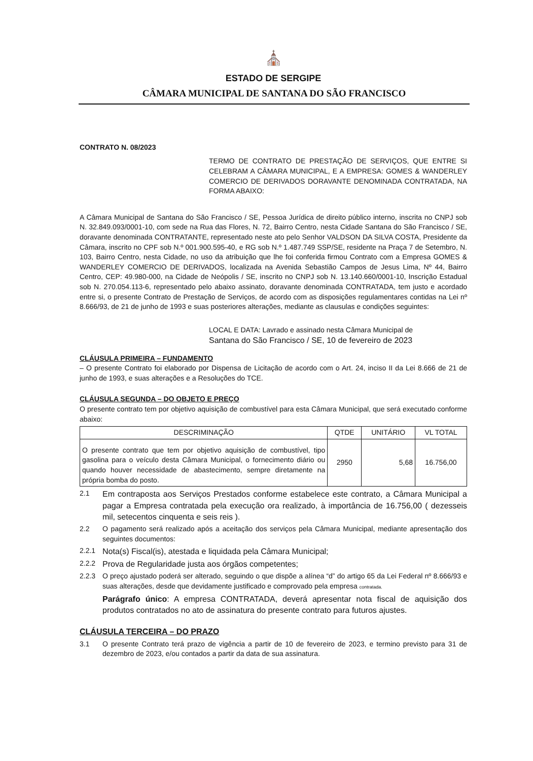⛪
ESTADO DE SERGIPE
CÂMARA MUNICIPAL DE SANTANA DO SÃO FRANCISCO
CONTRATO N. 08/2023
TERMO DE CONTRATO DE PRESTAÇÃO DE SERVIÇOS, QUE ENTRE SI CELEBRAM A CÂMARA MUNICIPAL, E A EMPRESA: GOMES & WANDERLEY COMERCIO DE DERIVADOS DORAVANTE DENOMINADA CONTRATADA, NA FORMA ABAIXO:
A Câmara Municipal de Santana do São Francisco / SE, Pessoa Jurídica de direito público interno, inscrita no CNPJ sob N. 32.849.093/0001-10, com sede na Rua das Flores, N. 72, Bairro Centro, nesta Cidade Santana do São Francisco / SE, doravante denominada CONTRATANTE, representado neste ato pelo Senhor VALDSON DA SILVA COSTA, Presidente da Câmara, inscrito no CPF sob N.º 001.900.595-40, e RG sob N.º 1.487.749 SSP/SE, residente na Praça 7 de Setembro, N. 103, Bairro Centro, nesta Cidade, no uso da atribuição que lhe foi conferida firmou Contrato com a Empresa GOMES & WANDERLEY COMERCIO DE DERIVADOS, localizada na Avenida Sebastião Campos de Jesus Lima, Nº 44, Bairro Centro, CEP: 49.980-000, na Cidade de Neópolis / SE, inscrito no CNPJ sob N. 13.140.660/0001-10, Inscrição Estadual sob N. 270.054.113-6, representado pelo abaixo assinato, doravante denominada CONTRATADA, tem justo e acordado entre si, o presente Contrato de Prestação de Serviços, de acordo com as disposições regulamentares contidas na Lei nº 8.666/93, de 21 de junho de 1993 e suas posteriores alterações, mediante as clausulas e condições seguintes:
LOCAL E DATA: Lavrado e assinado nesta Câmara Municipal de
Santana do São Francisco / SE, 10 de fevereiro de 2023
CLÁUSULA PRIMEIRA – FUNDAMENTO
– O presente Contrato foi elaborado por Dispensa de Licitação de acordo com o Art. 24, inciso II da Lei 8.666 de 21 de junho de 1993, e suas alterações e a Resoluções do TCE.
CLÁUSULA SEGUNDA – DO OBJETO E PREÇO
O presente contrato tem por objetivo aquisição de combustível para esta Câmara Municipal, que será executado conforme abaixo:
| DESCRIMINAÇÃO | QTDE | UNITÁRIO | VL TOTAL |
| --- | --- | --- | --- |
| O presente contrato que tem por objetivo aquisição de combustível, tipo gasolina para o veículo desta Câmara Municipal, o fornecimento diário ou quando houver necessidade de abastecimento, sempre diretamente na própria bomba do posto. | 2950 | 5,68 | 16.756,00 |
2.1 Em contraposta aos Serviços Prestados conforme estabelece este contrato, a Câmara Municipal a pagar a Empresa contratada pela execução ora realizado, à importância de 16.756,00 ( dezesseis mil, setecentos cinquenta e seis reis ).
2.2 O pagamento será realizado após a aceitação dos serviços pela Câmara Municipal, mediante apresentação dos seguintes documentos:
2.2.1 Nota(s) Fiscal(is), atestada e liquidada pela Câmara Municipal;
2.2.2 Prova de Regularidade justa aos órgãos competentes;
2.2.3 O preço ajustado poderá ser alterado, seguindo o que dispõe a alínea “d” do artigo 65 da Lei Federal nº 8.666/93 e suas alterações, desde que devidamente justificado e comprovado pela empresa contratada.
Parágrafo único: A empresa CONTRATADA, deverá apresentar nota fiscal de aquisição dos produtos contratados no ato de assinatura do presente contrato para futuros ajustes.
CLÁUSULA TERCEIRA – DO PRAZO
3.1 O presente Contrato terá prazo de vigência a partir de 10 de fevereiro de 2023, e termino previsto para 31 de dezembro de 2023, e/ou contados a partir da data de sua assinatura.